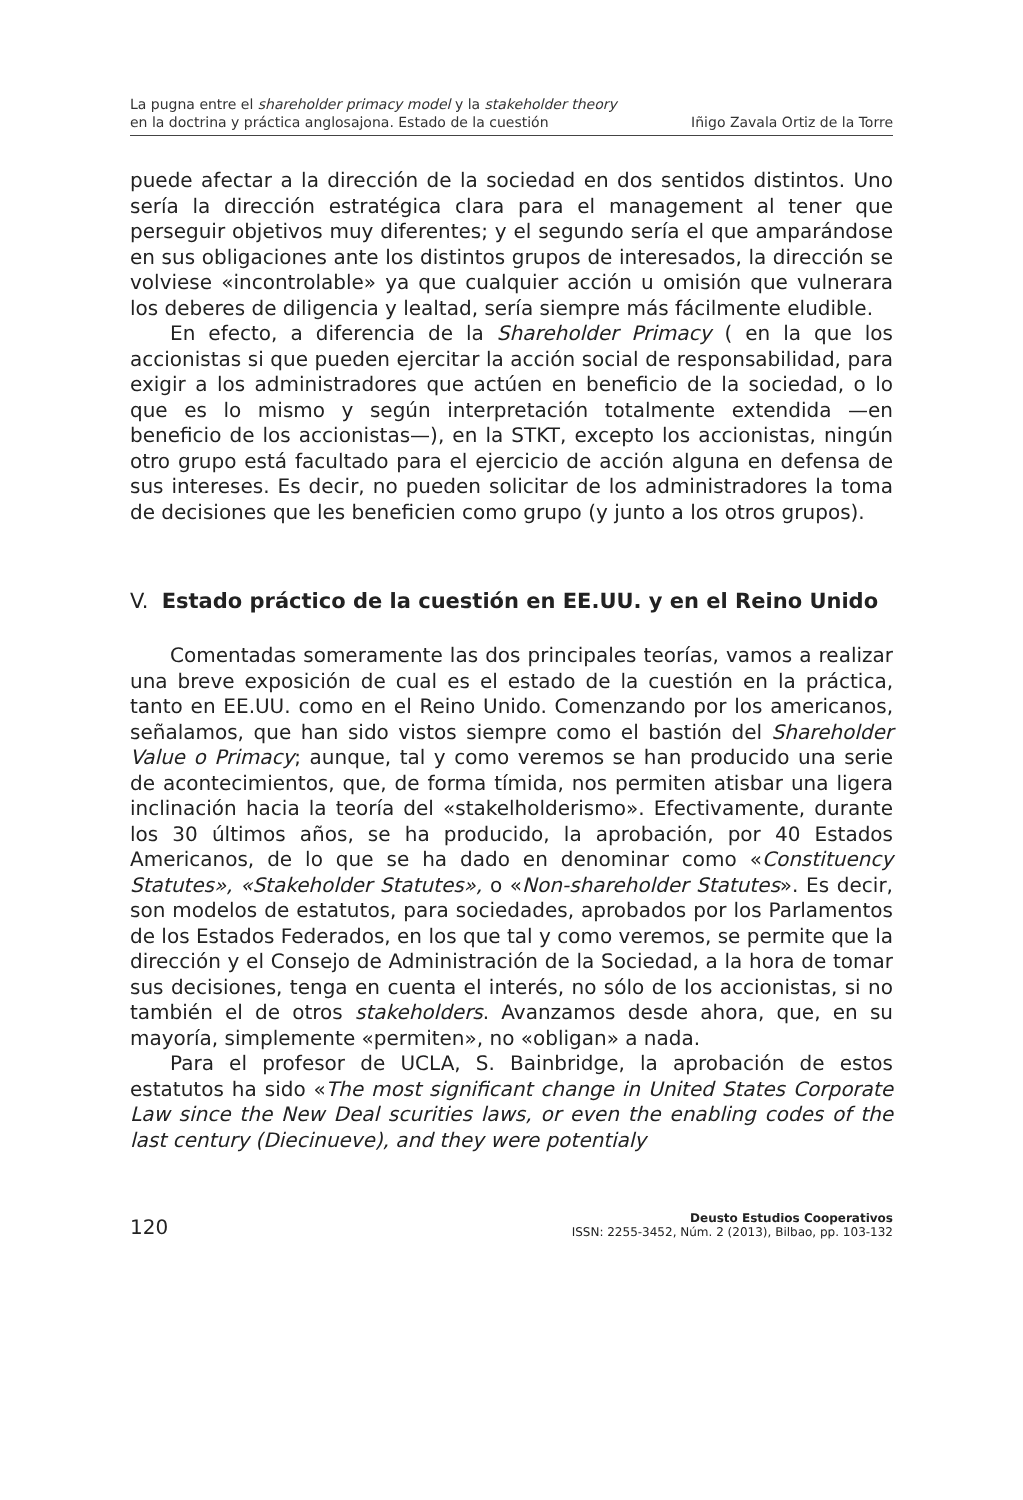La pugna entre el shareholder primacy model y la stakeholder theory
en la doctrina y práctica anglosajona. Estado de la cuestión
Iñigo Zavala Ortiz de la Torre
puede afectar a la dirección de la sociedad en dos sentidos distintos. Uno sería la dirección estratégica clara para el management al tener que perseguir objetivos muy diferentes; y el segundo sería el que amparándose en sus obligaciones ante los distintos grupos de interesados, la dirección se volviese «incontrolable» ya que cualquier acción u omisión que vulnerara los deberes de diligencia y lealtad, sería siempre más fácilmente eludible.
En efecto, a diferencia de la Shareholder Primacy ( en la que los accionistas si que pueden ejercitar la acción social de responsabilidad, para exigir a los administradores que actúen en beneficio de la sociedad, o lo que es lo mismo y según interpretación totalmente extendida —en beneficio de los accionistas—), en la STKT, excepto los accionistas, ningún otro grupo está facultado para el ejercicio de acción alguna en defensa de sus intereses. Es decir, no pueden solicitar de los administradores la toma de decisiones que les beneficien como grupo (y junto a los otros grupos).
V. Estado práctico de la cuestión en EE.UU. y en el Reino Unido
Comentadas someramente las dos principales teorías, vamos a realizar una breve exposición de cual es el estado de la cuestión en la práctica, tanto en EE.UU. como en el Reino Unido. Comenzando por los americanos, señalamos, que han sido vistos siempre como el bastión del Shareholder Value o Primacy; aunque, tal y como veremos se han producido una serie de acontecimientos, que, de forma tímida, nos permiten atisbar una ligera inclinación hacia la teoría del «stakelholderismo». Efectivamente, durante los 30 últimos años, se ha producido, la aprobación, por 40 Estados Americanos, de lo que se ha dado en denominar como «Constituency Statutes», «Stakeholder Statutes», o «Non-shareholder Statutes». Es decir, son modelos de estatutos, para sociedades, aprobados por los Parlamentos de los Estados Federados, en los que tal y como veremos, se permite que la dirección y el Consejo de Administración de la Sociedad, a la hora de tomar sus decisiones, tenga en cuenta el interés, no sólo de los accionistas, si no también el de otros stakeholders. Avanzamos desde ahora, que, en su mayoría, simplemente «permiten», no «obligan» a nada.
Para el profesor de UCLA, S. Bainbridge, la aprobación de estos estatutos ha sido «The most significant change in United States Corporate Law since the New Deal scurities laws, or even the enabling codes of the last century (Diecinueve), and they were potentialy
120
Deusto Estudios Cooperativos
ISSN: 2255-3452, Núm. 2 (2013), Bilbao, pp. 103-132